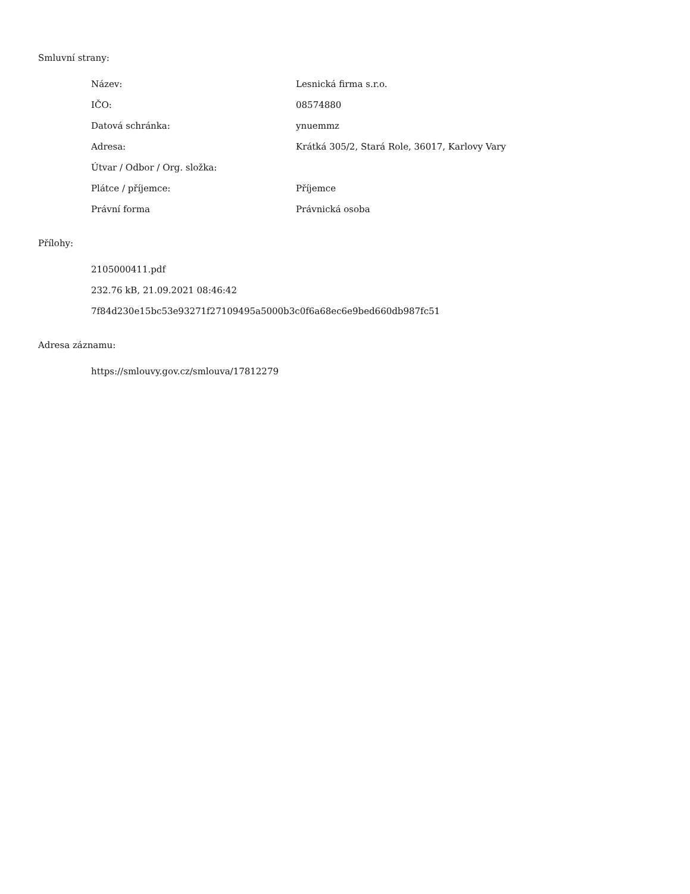Smluvní strany:
| Název: | Lesnická firma s.r.o. |
| IČO: | 08574880 |
| Datová schránka: | ynuemmz |
| Adresa: | Krátká 305/2, Stará Role, 36017, Karlovy Vary |
| Útvar / Odbor / Org. složka: | |
| Plátce / příjemce: | Příjemce |
| Právní forma | Právnická osoba |
Přílohy:
2105000411.pdf
232.76 kB, 21.09.2021 08:46:42
7f84d230e15bc53e93271f27109495a5000b3c0f6a68ec6e9bed660db987fc51
Adresa záznamu:
https://smlouvy.gov.cz/smlouva/17812279